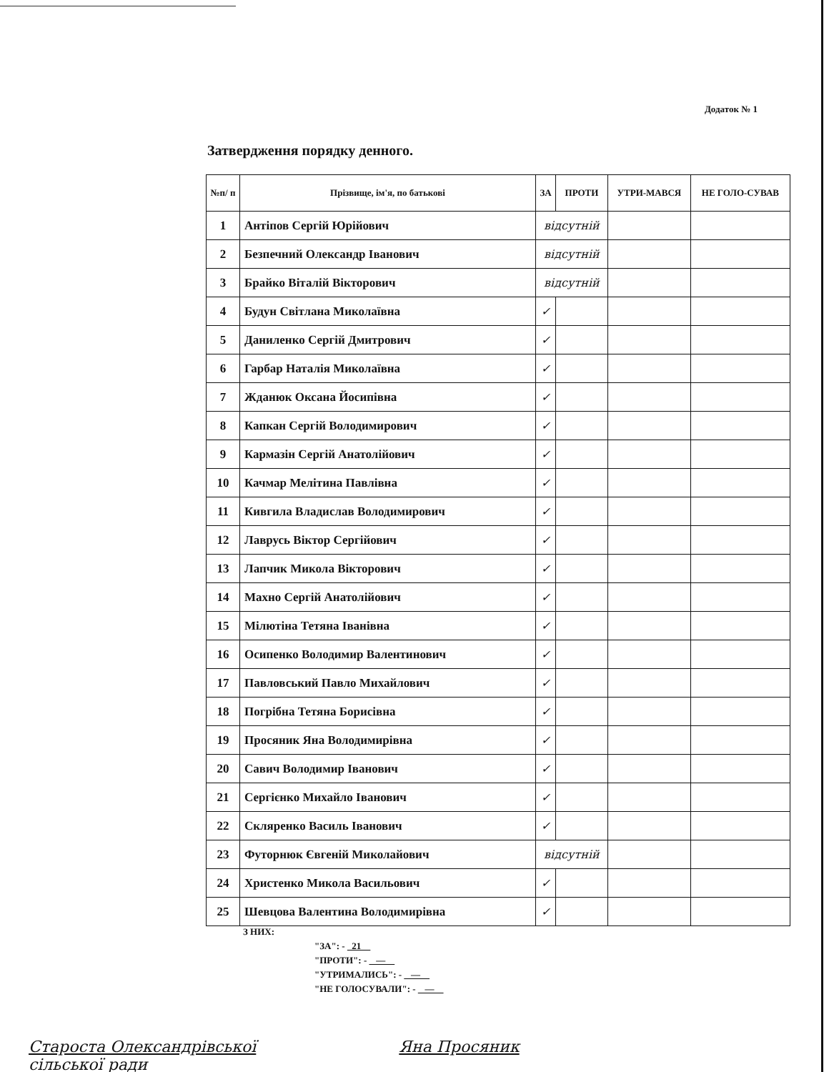Додаток № 1
Затвердження порядку денного.
| №п/ п | Прізвище, ім'я, по батькові | ЗА | ПРОТИ | УТРИ-МАВСЯ | НЕ ГОЛО-СУВАВ |
| --- | --- | --- | --- | --- | --- |
| 1 | Антіпов Сергій Юрійович | відсутній | | | |
| 2 | Безпечний Олександр Іванович | відсутній | | | |
| 3 | Брайко Віталій Вікторович | відсутній | | | |
| 4 | Будун Світлана Миколаївна | ✓ | | | |
| 5 | Даниленко Сергій Дмитрович | ✓ | | | |
| 6 | Гарбар Наталія Миколаївна | ✓ | | | |
| 7 | Жданюк Оксана Йосипівна | ✓ | | | |
| 8 | Капкан Сергій Володимирович | ✓ | | | |
| 9 | Кармазін Сергій Анатолійович | ✓ | | | |
| 10 | Качмар Мелітина Павлівна | ✓ | | | |
| 11 | Кивгила Владислав Володимирович | ✓ | | | |
| 12 | Лаврусь Віктор Сергійович | ✓ | | | |
| 13 | Лапчик Микола Вікторович | ✓ | | | |
| 14 | Махно Сергій Анатолійович | ✓ | | | |
| 15 | Мілютіна Тетяна Іванівна | ✓ | | | |
| 16 | Осипенко Володимир Валентинович | ✓ | | | |
| 17 | Павловський Павло Михайлович | ✓ | | | |
| 18 | Погрібна Тетяна Борисівна | ✓ | | | |
| 19 | Просяник Яна Володимирівна | ✓ | | | |
| 20 | Савич Володимир Іванович | ✓ | | | |
| 21 | Сергієнко Михайло Іванович | ✓ | | | |
| 22 | Скляренко Василь Іванович | ✓ | | | |
| 23 | Футорнюк Євгеній Миколайович | відсутній | | | |
| 24 | Христенко Микола Васильович | ✓ | | | |
| 25 | Шевцова Валентина Володимирівна | ✓ | | | |
З НИХ:
"ЗА": - 21
"ПРОТИ": - —
"УТРИМАЛИСЬ": - —
"НЕ ГОЛОСУВАЛИ": - —
Староста Олександрівської
сільської ради Яна Просяник